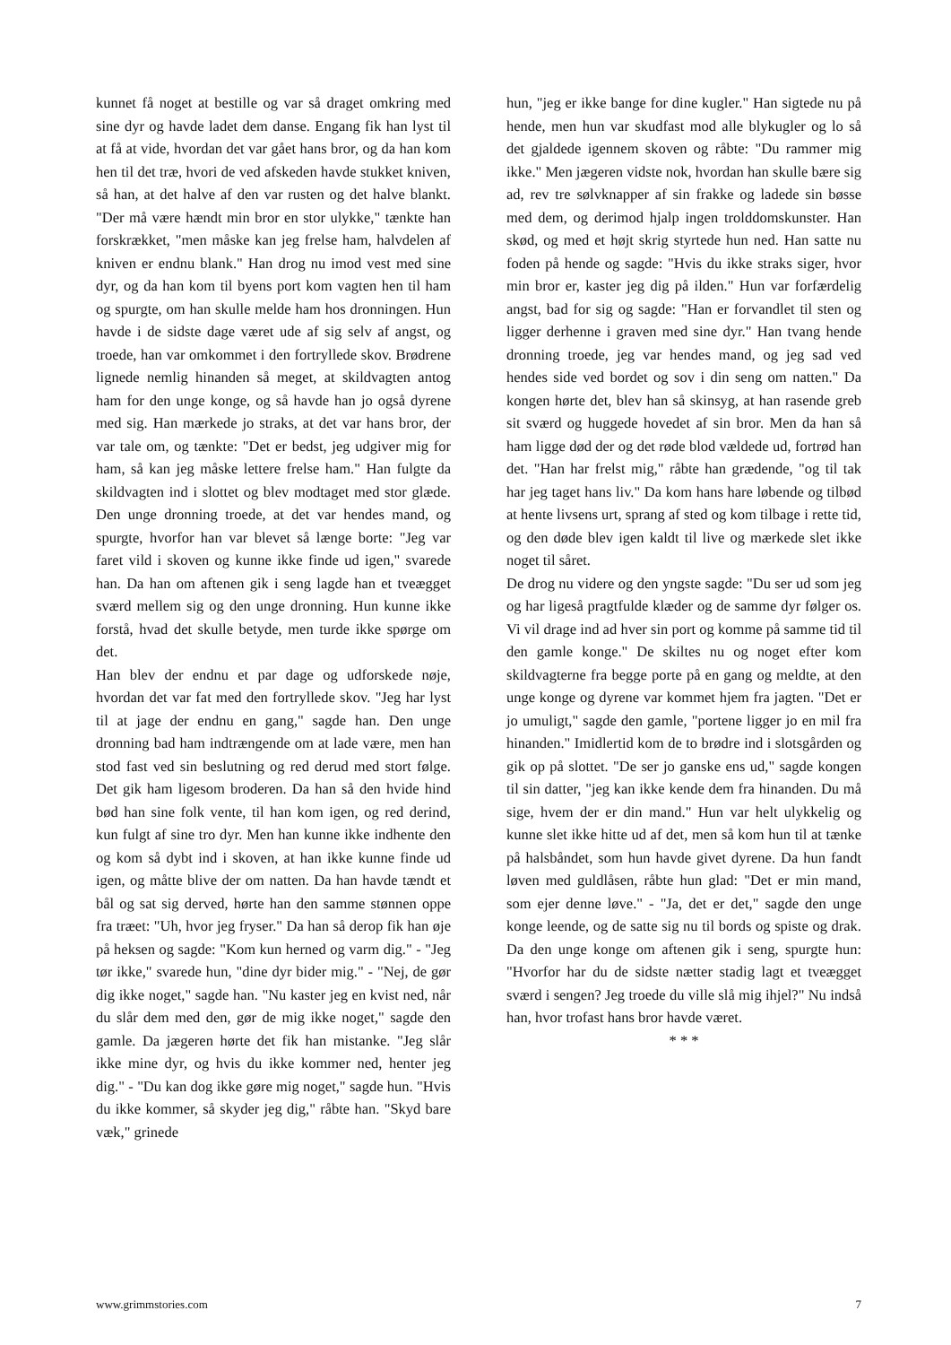kunnet få noget at bestille og var så draget omkring med sine dyr og havde ladet dem danse. Engang fik han lyst til at få at vide, hvordan det var gået hans bror, og da han kom hen til det træ, hvori de ved afskeden havde stukket kniven, så han, at det halve af den var rusten og det halve blankt. "Der må være hændt min bror en stor ulykke," tænkte han forskrækket, "men måske kan jeg frelse ham, halvdelen af kniven er endnu blank." Han drog nu imod vest med sine dyr, og da han kom til byens port kom vagten hen til ham og spurgte, om han skulle melde ham hos dronningen. Hun havde i de sidste dage været ude af sig selv af angst, og troede, han var omkommet i den fortryllede skov. Brødrene lignede nemlig hinanden så meget, at skildvagten antog ham for den unge konge, og så havde han jo også dyrene med sig. Han mærkede jo straks, at det var hans bror, der var tale om, og tænkte: "Det er bedst, jeg udgiver mig for ham, så kan jeg måske lettere frelse ham." Han fulgte da skildvagten ind i slottet og blev modtaget med stor glæde. Den unge dronning troede, at det var hendes mand, og spurgte, hvorfor han var blevet så længe borte: "Jeg var faret vild i skoven og kunne ikke finde ud igen," svarede han. Da han om aftenen gik i seng lagde han et tveægget sværd mellem sig og den unge dronning. Hun kunne ikke forstå, hvad det skulle betyde, men turde ikke spørge om det.
Han blev der endnu et par dage og udforskede nøje, hvordan det var fat med den fortryllede skov. "Jeg har lyst til at jage der endnu en gang," sagde han. Den unge dronning bad ham indtrængende om at lade være, men han stod fast ved sin beslutning og red derud med stort følge. Det gik ham ligesom broderen. Da han så den hvide hind bød han sine folk vente, til han kom igen, og red derind, kun fulgt af sine tro dyr. Men han kunne ikke indhente den og kom så dybt ind i skoven, at han ikke kunne finde ud igen, og måtte blive der om natten. Da han havde tændt et bål og sat sig derved, hørte han den samme stønnen oppe fra træet: "Uh, hvor jeg fryser." Da han så derop fik han øje på heksen og sagde: "Kom kun herned og varm dig." - "Jeg tør ikke," svarede hun, "dine dyr bider mig." - "Nej, de gør dig ikke noget," sagde han. "Nu kaster jeg en kvist ned, når du slår dem med den, gør de mig ikke noget," sagde den gamle. Da jægeren hørte det fik han mistanke. "Jeg slår ikke mine dyr, og hvis du ikke kommer ned, henter jeg dig." - "Du kan dog ikke gøre mig noget," sagde hun. "Hvis du ikke kommer, så skyder jeg dig," råbte han. "Skyd bare væk," grinede
hun, "jeg er ikke bange for dine kugler." Han sigtede nu på hende, men hun var skudfast mod alle blykugler og lo så det gjaldede igennem skoven og råbte: "Du rammer mig ikke." Men jægeren vidste nok, hvordan han skulle bære sig ad, rev tre sølvknapper af sin frakke og ladede sin bøsse med dem, og derimod hjalp ingen trolddomskunster. Han skød, og med et højt skrig styrtede hun ned. Han satte nu foden på hende og sagde: "Hvis du ikke straks siger, hvor min bror er, kaster jeg dig på ilden." Hun var forfærdelig angst, bad for sig og sagde: "Han er forvandlet til sten og ligger derhenne i graven med sine dyr." Han tvang hende dronning troede, jeg var hendes mand, og jeg sad ved hendes side ved bordet og sov i din seng om natten." Da kongen hørte det, blev han så skinsyg, at han rasende greb sit sværd og huggede hovedet af sin bror. Men da han så ham ligge død der og det røde blod vældede ud, fortrød han det. "Han har frelst mig," råbte han grædende, "og til tak har jeg taget hans liv." Da kom hans hare løbende og tilbød at hente livsens urt, sprang af sted og kom tilbage i rette tid, og den døde blev igen kaldt til live og mærkede slet ikke noget til såret.
De drog nu videre og den yngste sagde: "Du ser ud som jeg og har ligeså pragtfulde klæder og de samme dyr følger os. Vi vil drage ind ad hver sin port og komme på samme tid til den gamle konge." De skiltes nu og noget efter kom skildvagterne fra begge porte på en gang og meldte, at den unge konge og dyrene var kommet hjem fra jagten. "Det er jo umuligt," sagde den gamle, "portene ligger jo en mil fra hinanden." Imidlertid kom de to brødre ind i slotsgården og gik op på slottet. "De ser jo ganske ens ud," sagde kongen til sin datter, "jeg kan ikke kende dem fra hinanden. Du må sige, hvem der er din mand." Hun var helt ulykkelig og kunne slet ikke hitte ud af det, men så kom hun til at tænke på halsbåndet, som hun havde givet dyrene. Da hun fandt løven med guldlåsen, råbte hun glad: "Det er min mand, som ejer denne løve." - "Ja, det er det," sagde den unge konge leende, og de satte sig nu til bords og spiste og drak. Da den unge konge om aftenen gik i seng, spurgte hun: "Hvorfor har du de sidste nætter stadig lagt et tveægget sværd i sengen? Jeg troede du ville slå mig ihjel?" Nu indså han, hvor trofast hans bror havde været.
* * *
www.grimmstories.com 7